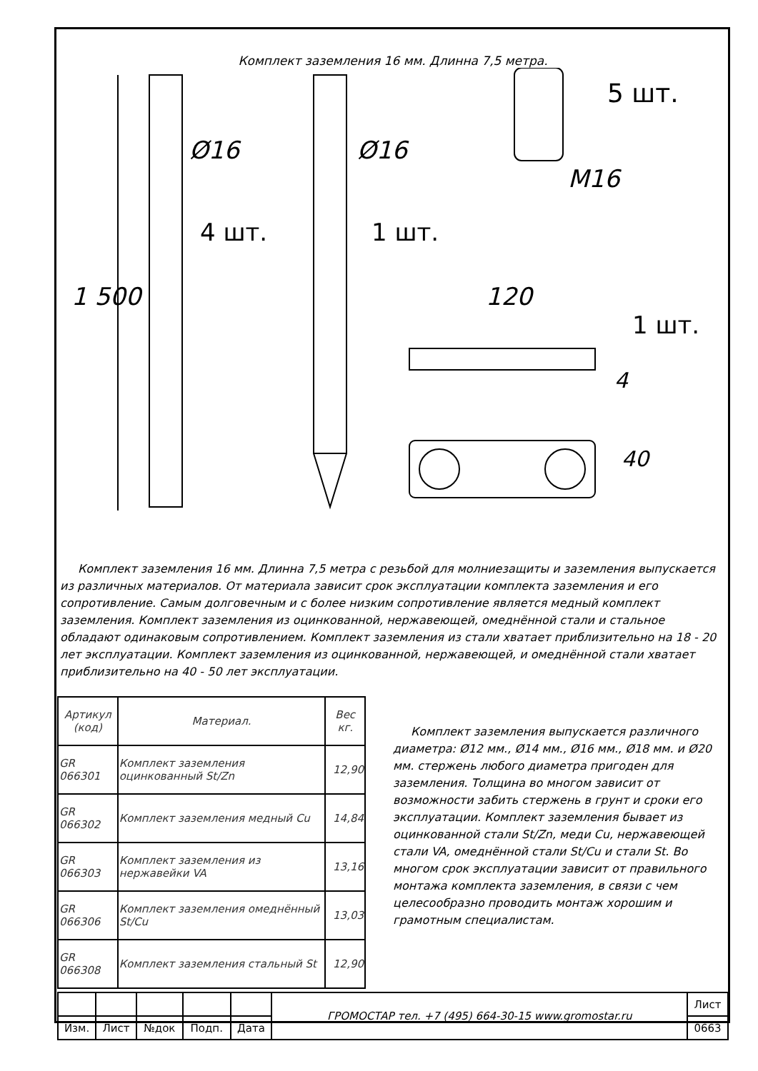Комплект заземления 16 мм. Длинна 7,5 метра.
Ø16 Ø16
M16
5 шт.
4 шт. 1 шт.
1 500 120
1 шт.
4
40
Комплект заземления 16 мм. Длинна 7,5 метра с резьбой для молниезащиты и заземления выпускается из различных материалов. От материала зависит срок эксплуатации комплекта заземления и его сопротивление. Самым долговечным и с более низким сопротивление является медный комплект заземления. Комплект заземления из оцинкованной, нержавеющей, омеднённой стали и стальное обладают одинаковым сопротивлением. Комплект заземления из стали хватает приблизительно на 18 - 20 лет эксплуатации. Комплект заземления из оцинкованной, нержавеющей, и омеднённой стали хватает приблизительно на 40 - 50 лет эксплуатации.
| Артикул (код) | Материал. | Вес кг. |
| --- | --- | --- |
| GR 066301 | Комплект заземления оцинкованный St/Zn | 12,90 |
| GR 066302 | Комплект заземления медный Cu | 14,84 |
| GR 066303 | Комплект заземления из нержавейки VA | 13,16 |
| GR 066306 | Комплект заземления омеднённый St/Cu | 13,03 |
| GR 066308 | Комплект заземления стальный St | 12,90 |
Комплект заземления выпускается различного диаметра: Ø12 мм., Ø14 мм., Ø16 мм., Ø18 мм. и Ø20 мм. стержень любого диаметра пригоден для заземления. Толщина во многом зависит от возможности забить стержень в грунт и сроки его эксплуатации. Комплект заземления бывает из оцинкованной стали St/Zn, меди Cu, нержавеющей стали VA, омеднённой стали St/Cu и стали St. Во многом срок эксплуатации зависит от правильного монтажа комплекта заземления, в связи с чем целесообразно проводить монтаж хорошим и грамотным специалистам.
| | | | | | ГРОМОСТАР тел. +7 (495) 664-30-15 www.gromostar.ru | Лист |
| Изм. | Лист | №док | Подп. | Дата | | 0663 |